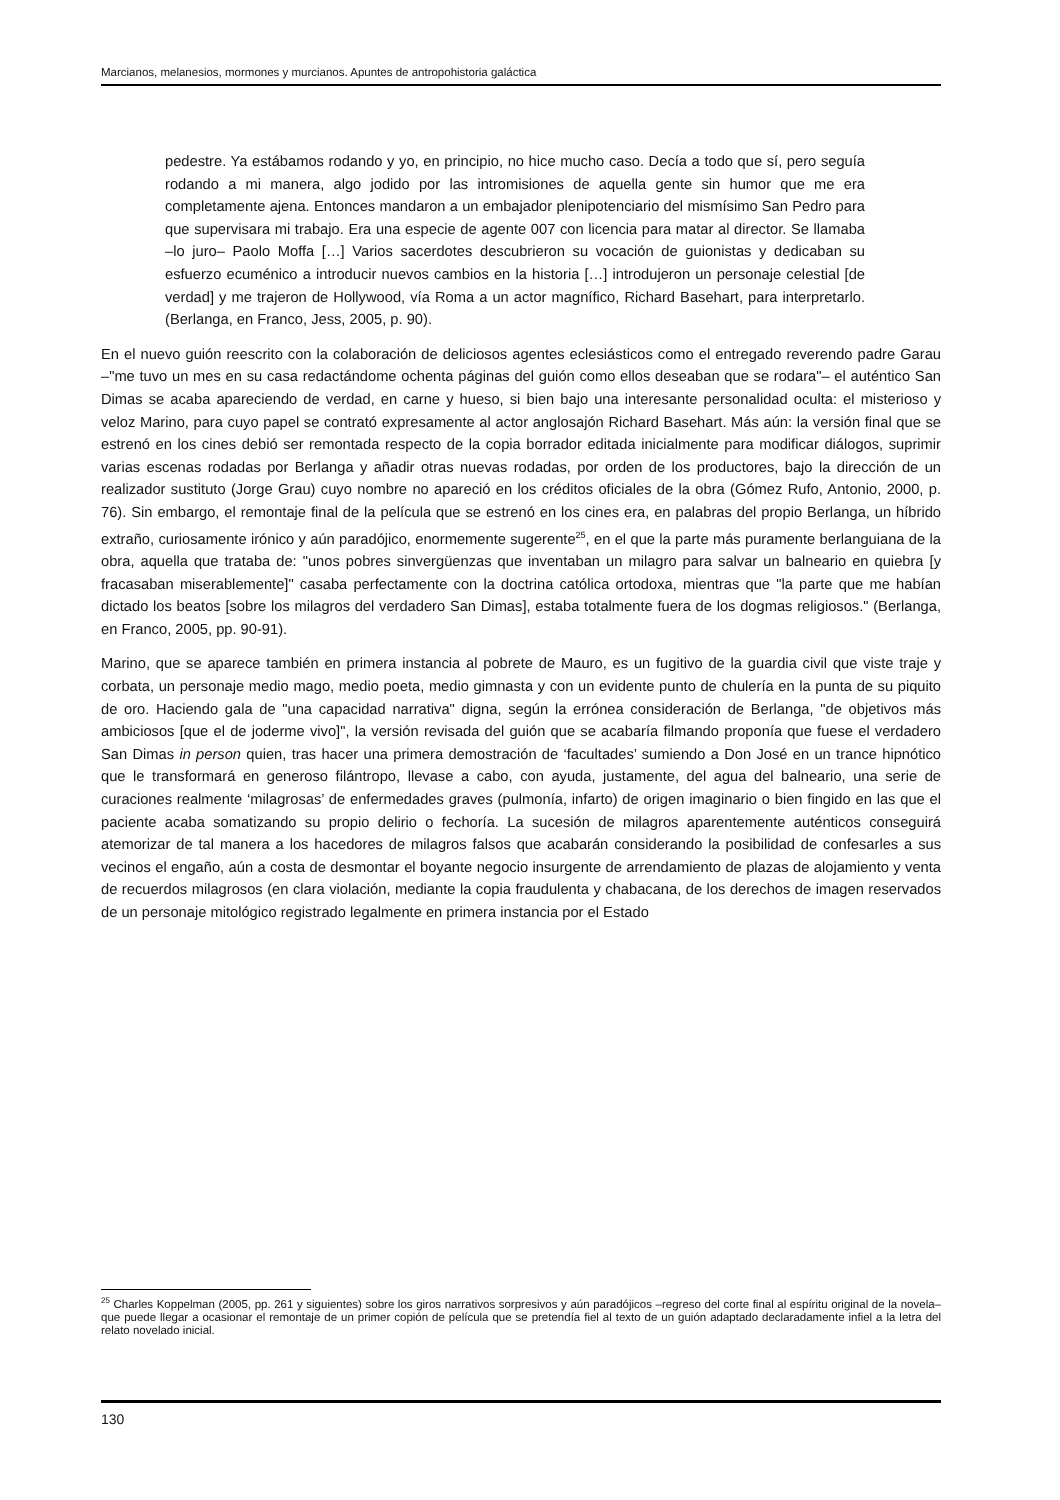Marcianos, melanesios, mormones y murcianos. Apuntes de antropohistoria galáctica
pedestre. Ya estábamos rodando y yo, en principio, no hice mucho caso. Decía a todo que sí, pero seguía rodando a mi manera, algo jodido por las intromisiones de aquella gente sin humor que me era completamente ajena. Entonces mandaron a un embajador plenipotenciario del mismísimo San Pedro para que supervisara mi trabajo. Era una especie de agente 007 con licencia para matar al director. Se llamaba –lo juro– Paolo Moffa […] Varios sacerdotes descubrieron su vocación de guionistas y dedicaban su esfuerzo ecuménico a introducir nuevos cambios en la historia […] introdujeron un personaje celestial [de verdad] y me trajeron de Hollywood, vía Roma a un actor magnífico, Richard Basehart, para interpretarlo. (Berlanga, en Franco, Jess, 2005, p. 90).
En el nuevo guión reescrito con la colaboración de deliciosos agentes eclesiásticos como el entregado reverendo padre Garau –"me tuvo un mes en su casa redactándome ochenta páginas del guión como ellos deseaban que se rodara"– el auténtico San Dimas se acaba apareciendo de verdad, en carne y hueso, si bien bajo una interesante personalidad oculta: el misterioso y veloz Marino, para cuyo papel se contrató expresamente al actor anglosajón Richard Basehart. Más aún: la versión final que se estrenó en los cines debió ser remontada respecto de la copia borrador editada inicialmente para modificar diálogos, suprimir varias escenas rodadas por Berlanga y añadir otras nuevas rodadas, por orden de los productores, bajo la dirección de un realizador sustituto (Jorge Grau) cuyo nombre no apareció en los créditos oficiales de la obra (Gómez Rufo, Antonio, 2000, p. 76). Sin embargo, el remontaje final de la película que se estrenó en los cines era, en palabras del propio Berlanga, un híbrido extraño, curiosamente irónico y aún paradójico, enormemente sugerente<sup>25</sup>, en el que la parte más puramente berlanguiana de la obra, aquella que trataba de: "unos pobres sinvergüenzas que inventaban un milagro para salvar un balneario en quiebra [y fracasaban miserablemente]" casaba perfectamente con la doctrina católica ortodoxa, mientras que "la parte que me habían dictado los beatos [sobre los milagros del verdadero San Dimas], estaba totalmente fuera de los dogmas religiosos." (Berlanga, en Franco, 2005, pp. 90-91).
Marino, que se aparece también en primera instancia al pobrete de Mauro, es un fugitivo de la guardia civil que viste traje y corbata, un personaje medio mago, medio poeta, medio gimnasta y con un evidente punto de chulería en la punta de su piquito de oro. Haciendo gala de "una capacidad narrativa" digna, según la errónea consideración de Berlanga, "de objetivos más ambiciosos [que el de joderme vivo]", la versión revisada del guión que se acabaría filmando proponía que fuese el verdadero San Dimas in person quien, tras hacer una primera demostración de ‘facultades’ sumiendo a Don José en un trance hipnótico que le transformará en generoso filántropo, llevase a cabo, con ayuda, justamente, del agua del balneario, una serie de curaciones realmente ‘milagrosas’ de enfermedades graves (pulmonía, infarto) de origen imaginario o bien fingido en las que el paciente acaba somatizando su propio delirio o fechoría. La sucesión de milagros aparentemente auténticos conseguirá atemorizar de tal manera a los hacedores de milagros falsos que acabarán considerando la posibilidad de confesarles a sus vecinos el engaño, aún a costa de desmontar el boyante negocio insurgente de arrendamiento de plazas de alojamiento y venta de recuerdos milagrosos (en clara violación, mediante la copia fraudulenta y chabacana, de los derechos de imagen reservados de un personaje mitológico registrado legalmente en primera instancia por el Estado
<sup>25</sup> Charles Koppelman (2005, pp. 261 y siguientes) sobre los giros narrativos sorpresivos y aún paradójicos –regreso del corte final al espíritu original de la novela– que puede llegar a ocasionar el remontaje de un primer copión de película que se pretendía fiel al texto de un guión adaptado declaradamente infiel a la letra del relato novelado inicial.
130